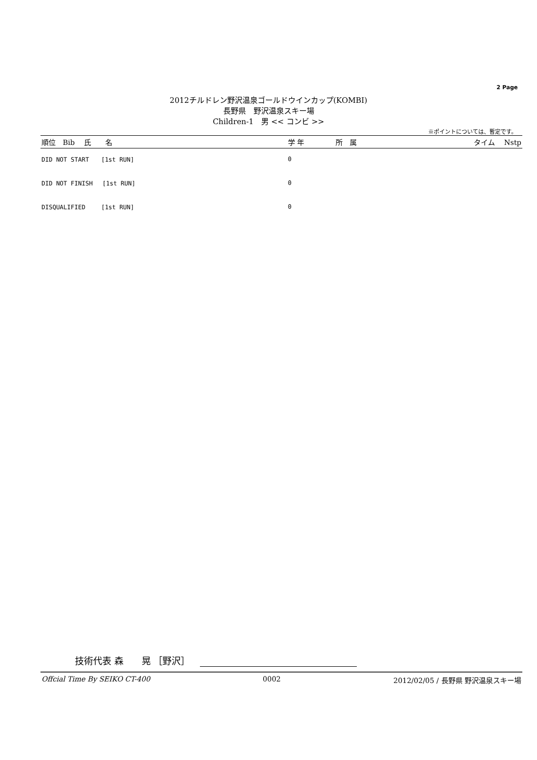2 Page
2012チルドレン野沢温泉ゴールドウインカップ(KOMBI)
長野県　野沢温泉スキー場
Children-1　男 << コンビ >>
※ポイントについては、暫定です。
| 順位 Bib 氏 名 | 学 年 | 所 属 | タイム Nstp |
| --- | --- | --- | --- |
| DID NOT START [1st RUN] | 0 | | |
| DID NOT FINISH [1st RUN] | 0 | | |
| DISQUALIFIED [1st RUN] | 0 | | |
技術代表 森　　晃 ［野沢］
Offcial Time By SEIKO CT-400 0002 2012/02/05 / 長野県 野沢温泉スキー場